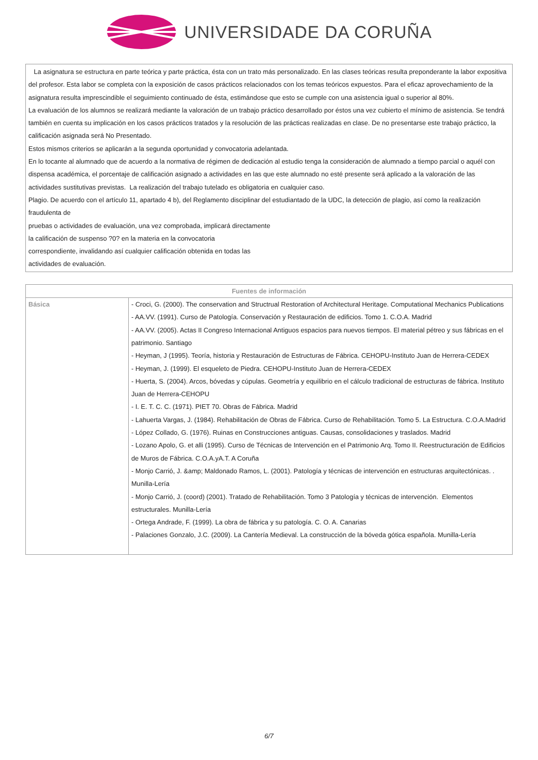UNIVERSIDADE DA CORUÑA
La asignatura se estructura en parte teórica y parte práctica, ésta con un trato más personalizado. En las clases teóricas resulta preponderante la labor expositiva del profesor. Esta labor se completa con la exposición de casos prácticos relacionados con los temas teóricos expuestos. Para el eficaz aprovechamiento de la asignatura resulta imprescindible el seguimiento continuado de ésta, estimándose que esto se cumple con una asistencia igual o superior al 80%.
La evaluación de los alumnos se realizará mediante la valoración de un trabajo práctico desarrollado por éstos una vez cubierto el mínimo de asistencia. Se tendrá también en cuenta su implicación en los casos prácticos tratados y la resolución de las prácticas realizadas en clase. De no presentarse este trabajo práctico, la calificación asignada será No Presentado.
Estos mismos criterios se aplicarán a la segunda oportunidad y convocatoria adelantada.
En lo tocante al alumnado que de acuerdo a la normativa de régimen de dedicación al estudio tenga la consideración de alumnado a tiempo parcial o aquél con dispensa académica, el porcentaje de calificación asignado a actividades en las que este alumnado no esté presente será aplicado a la valoración de las actividades sustitutivas previstas. La realización del trabajo tutelado es obligatoria en cualquier caso.
Plagio. De acuerdo con el artículo 11, apartado 4 b), del Reglamento disciplinar del estudiantado de la UDC, la detección de plagio, así como la realización fraudulenta de
pruebas o actividades de evaluación, una vez comprobada, implicará directamente
la calificación de suspenso ?0? en la materia en la convocatoria
correspondiente, invalidando así cualquier calificación obtenida en todas las
actividades de evaluación.
| Fuentes de información | |
| --- | --- |
| Básica | - Croci, G. (2000). The conservation and Structrual Restoration of Architectural Heritage. Computational Mechanics Publications - AA.VV. (1991). Curso de Patología. Conservación y Restauración de edificios. Tomo 1. C.O.A. Madrid - AA.VV. (2005). Actas II Congreso Internacional Antiguos espacios para nuevos tiempos. El material pétreo y sus fábricas en el patrimonio. Santiago - Heyman, J (1995). Teoría, historia y Restauración de Estructuras de Fábrica. CEHOPU-Instituto Juan de Herrera-CEDEX - Heyman, J. (1999). El esqueleto de Piedra. CEHOPU-Instituto Juan de Herrera-CEDEX - Huerta, S. (2004). Arcos, bóvedas y cúpulas. Geometría y equilibrio en el cálculo tradicional de estructuras de fábrica. Instituto Juan de Herrera-CEHOPU - I. E. T. C. C. (1971). PIET 70. Obras de Fábrica. Madrid - Lahuerta Vargas, J. (1984). Rehabilitación de Obras de Fábrica. Curso de Rehabilitación. Tomo 5. La Estructura. C.O.A.Madrid - López Collado, G. (1976). Ruinas en Construcciones antiguas. Causas, consolidaciones y traslados. Madrid - Lozano Apolo, G. et alli (1995). Curso de Técnicas de Intervención en el Patrimonio Arq. Tomo II. Reestructuración de Edificios de Muros de Fábrica. C.O.A.yA.T. A Coruña - Monjo Carrió, J. &amp; Maldonado Ramos, L. (2001). Patología y técnicas de intervención en estructuras arquitectónicas. . Munilla-Lería - Monjo Carrió, J. (coord) (2001). Tratado de Rehabilitación. Tomo 3 Patología y técnicas de intervención. Elementos estructurales. Munilla-Lería - Ortega Andrade, F. (1999). La obra de fábrica y su patología. C. O. A. Canarias - Palaciones Gonzalo, J.C. (2009). La Cantería Medieval. La construcción de la bóveda gótica española. Munilla-Lería |
6/7